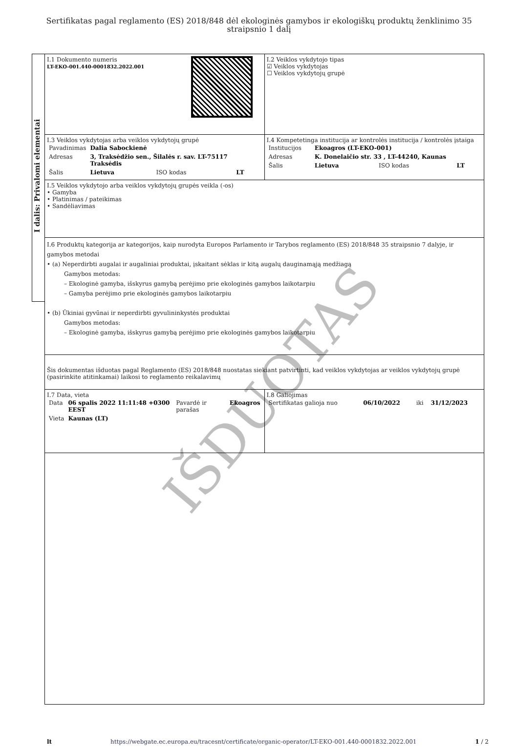Sertifikatas pagal reglamento (ES) 2018/848 dėl ekologinės gamybos ir ekologiškų produktų ženklinimo 35 straipsnio 1 dalį
I dalis: Privalomi elementai
| I.1 Dokumento numeris LT-EKO-001.440-0001832.2022.001 | I.2 Veiklos vykdytojo tipas ☑ Veiklos vykdytojas ☐ Veiklos vykdytojų grupė |
| I.3 Veiklos vykdytojas arba veiklos vykdytojų grupė / Pavadinimas / Dalia Sabockienė / / / / Adresas / 3, Traksėdžio sen., Šilalės r. sav. LT-75117 Traksėdis / / / / Šalis / Lietuva / ISO kodas / LT / | I.4 Kompetetinga institucija ar kontrolės institucija / kontrolės įstaiga / Institucijos / Ekoagros (LT-EKO-001) / / / / Adresas / K. Donelaičio str. 33 , LT-44240, Kaunas / / / / Šalis / Lietuva / ISO kodas / LT / |
| I.5 Veiklos vykdytojo arba veiklos vykdytojų grupės veikla (-os) • Gamyba • Platinimas / pateikimas • Sandėliavimas | |
| I.6 Produktų kategorija ar kategorijos, kaip nurodyta Europos Parlamento ir Tarybos reglamento (ES) 2018/848 35 straipsnio 7 dalyje, ir gamybos metodai • (a) Neperdirbti augalai ir augaliniai produktai, įskaitant sėklas ir kitą augalų dauginamąją medžiagą Gamybos metodas: – Ekologinė gamyba, išskyrus gamybą perėjimo prie ekologinės gamybos laikotarpiu – Gamyba perėjimo prie ekologinės gamybos laikotarpiu • (b) Ūkiniai gyvūnai ir neperdirbti gyvulininkystės produktai Gamybos metodas: – Ekologinė gamyba, išskyrus gamybą perėjimo prie ekologinės gamybos laikotarpiu | |
| Šis dokumentas išduotas pagal Reglamento (ES) 2018/848 nuostatas siekiant patvirtinti, kad veiklos vykdytojas ar veiklos vykdytojų grupė (pasirinkite atitinkamai) laikosi to reglamento reikalavimų | |
| I.7 Data, vieta / Data / 06 spalis 2022 11:11:48 +0300 EEST / Pavardė ir parašas / Ekoagros / / Vieta / Kaunas (LT) / / / | I.8 Galiojimas / Sertifikatas galioja nuo / 06/10/2022 / iki / 31/12/2023 / |
IŠDUOTAS
lt https://webgate.ec.europa.eu/tracesnt/certificate/organic-operator/LT-EKO-001.440-0001832.2022.001 1 / 2